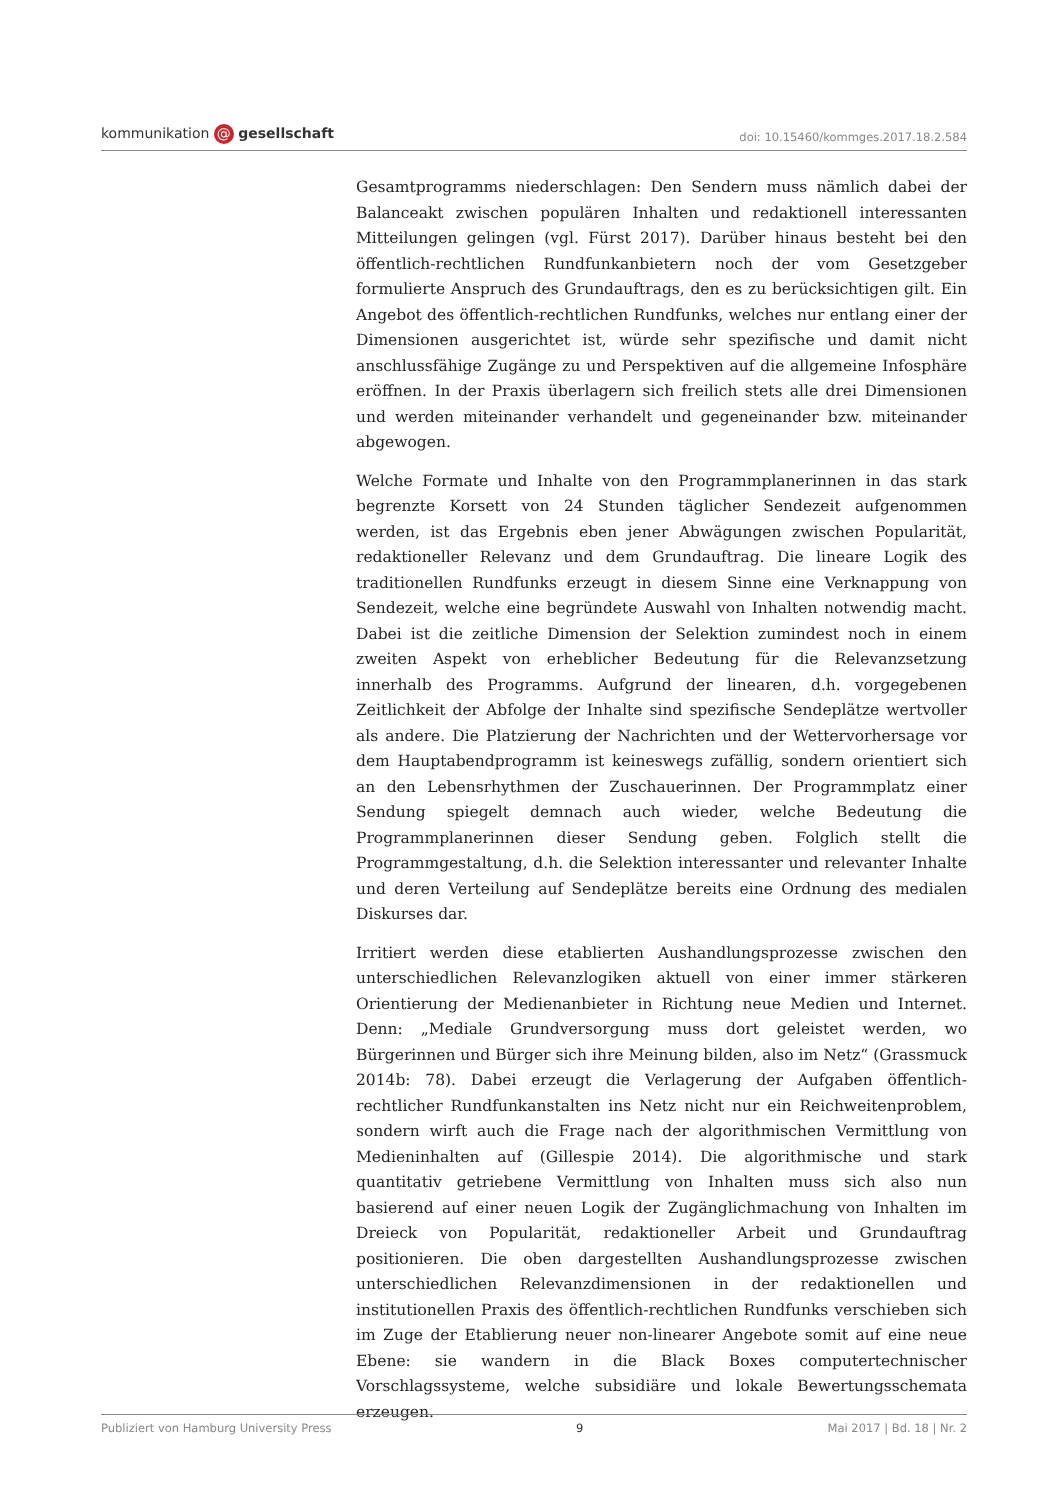kommunikation @ gesellschaft
doi: 10.15460/kommges.2017.18.2.584
Gesamtprogramms niederschlagen: Den Sendern muss nämlich dabei der Balanceakt zwischen populären Inhalten und redaktionell interessanten Mitteilungen gelingen (vgl. Fürst 2017). Darüber hinaus besteht bei den öffentlich-rechtlichen Rundfunkanbietern noch der vom Gesetzgeber formulierte Anspruch des Grundauftrags, den es zu berücksichtigen gilt. Ein Angebot des öffentlich-rechtlichen Rundfunks, welches nur entlang einer der Dimensionen ausgerichtet ist, würde sehr spezifische und damit nicht anschlussfähige Zugänge zu und Perspektiven auf die allgemeine Infosphäre eröffnen. In der Praxis überlagern sich freilich stets alle drei Dimensionen und werden miteinander verhandelt und gegeneinander bzw. miteinander abgewogen.
Welche Formate und Inhalte von den Programmplanerinnen in das stark begrenzte Korsett von 24 Stunden täglicher Sendezeit aufgenommen werden, ist das Ergebnis eben jener Abwägungen zwischen Popularität, redaktioneller Relevanz und dem Grundauftrag. Die lineare Logik des traditionellen Rundfunks erzeugt in diesem Sinne eine Verknappung von Sendezeit, welche eine begründete Auswahl von Inhalten notwendig macht. Dabei ist die zeitliche Dimension der Selektion zumindest noch in einem zweiten Aspekt von erheblicher Bedeutung für die Relevanzsetzung innerhalb des Programms. Aufgrund der linearen, d.h. vorgegebenen Zeitlichkeit der Abfolge der Inhalte sind spezifische Sendeplätze wertvoller als andere. Die Platzierung der Nachrichten und der Wettervorhersage vor dem Hauptabendprogramm ist keineswegs zufällig, sondern orientiert sich an den Lebensrhythmen der Zuschauerinnen. Der Programmplatz einer Sendung spiegelt demnach auch wieder, welche Bedeutung die Programmplanerinnen dieser Sendung geben. Folglich stellt die Programmgestaltung, d.h. die Selektion interessanter und relevanter Inhalte und deren Verteilung auf Sendeplätze bereits eine Ordnung des medialen Diskurses dar.
Irritiert werden diese etablierten Aushandlungsprozesse zwischen den unterschiedlichen Relevanzlogiken aktuell von einer immer stärkeren Orientierung der Medienanbieter in Richtung neue Medien und Internet. Denn: „Mediale Grundversorgung muss dort geleistet werden, wo Bürgerinnen und Bürger sich ihre Meinung bilden, also im Netz“ (Grassmuck 2014b: 78). Dabei erzeugt die Verlagerung der Aufgaben öffentlich-rechtlicher Rundfunkanstalten ins Netz nicht nur ein Reichweitenproblem, sondern wirft auch die Frage nach der algorithmischen Vermittlung von Medieninhalten auf (Gillespie 2014). Die algorithmische und stark quantitativ getriebene Vermittlung von Inhalten muss sich also nun basierend auf einer neuen Logik der Zugänglichmachung von Inhalten im Dreieck von Popularität, redaktioneller Arbeit und Grundauftrag positionieren. Die oben dargestellten Aushandlungsprozesse zwischen unterschiedlichen Relevanzdimensionen in der redaktionellen und institutionellen Praxis des öffentlich-rechtlichen Rundfunks verschieben sich im Zuge der Etablierung neuer non-linearer Angebote somit auf eine neue Ebene: sie wandern in die Black Boxes computertechnischer Vorschlagssysteme, welche subsidiäre und lokale Bewertungsschemata erzeugen.
Publiziert von Hamburg University Press 9 Mai 2017 | Bd. 18 | Nr. 2